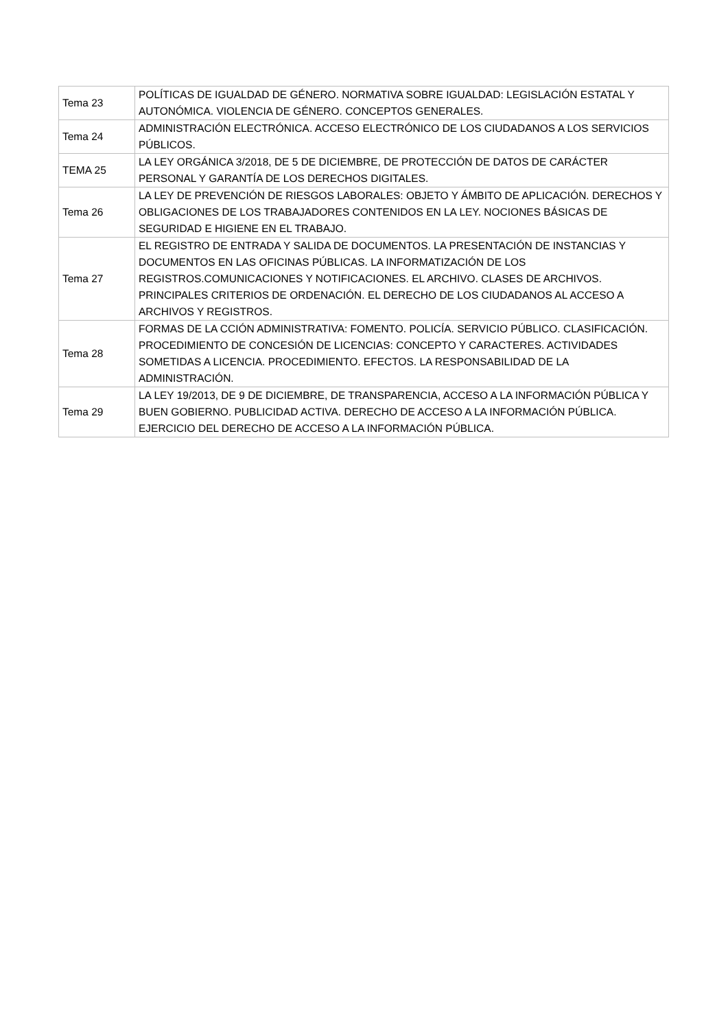| Tema 23 | POLÍTICAS DE IGUALDAD DE GÉNERO. NORMATIVA SOBRE IGUALDAD: LEGISLACIÓN ESTATAL Y AUTONÓMICA. VIOLENCIA DE GÉNERO. CONCEPTOS GENERALES. |
| Tema 24 | ADMINISTRACIÓN ELECTRÓNICA. ACCESO ELECTRÓNICO DE LOS CIUDADANOS A LOS SERVICIOS PÚBLICOS. |
| TEMA 25 | LA LEY ORGÁNICA 3/2018, DE 5 DE DICIEMBRE, DE PROTECCIÓN DE DATOS DE CARÁCTER PERSONAL Y GARANTÍA DE LOS DERECHOS DIGITALES. |
| Tema 26 | LA LEY DE PREVENCIÓN DE RIESGOS LABORALES: OBJETO Y ÁMBITO DE APLICACIÓN. DERECHOS Y OBLIGACIONES DE LOS TRABAJADORES CONTENIDOS EN LA LEY. NOCIONES BÁSICAS DE SEGURIDAD E HIGIENE EN EL TRABAJO. |
| Tema 27 | EL REGISTRO DE ENTRADA Y SALIDA DE DOCUMENTOS. LA PRESENTACIÓN DE INSTANCIAS Y DOCUMENTOS EN LAS OFICINAS PÚBLICAS. LA INFORMATIZACIÓN DE LOS REGISTROS.COMUNICACIONES Y NOTIFICACIONES. EL ARCHIVO. CLASES DE ARCHIVOS. PRINCIPALES CRITERIOS DE ORDENACIÓN. EL DERECHO DE LOS CIUDADANOS AL ACCESO A ARCHIVOS Y REGISTROS. |
| Tema 28 | FORMAS DE LA CCIÓN ADMINISTRATIVA: FOMENTO. POLICÍA. SERVICIO PÚBLICO. CLASIFICACIÓN. PROCEDIMIENTO DE CONCESIÓN DE LICENCIAS: CONCEPTO Y CARACTERES. ACTIVIDADES SOMETIDAS A LICENCIA. PROCEDIMIENTO. EFECTOS. LA RESPONSABILIDAD DE LA ADMINISTRACIÓN. |
| Tema 29 | LA LEY 19/2013, DE 9 DE DICIEMBRE, DE TRANSPARENCIA, ACCESO A LA INFORMACIÓN PÚBLICA Y BUEN GOBIERNO. PUBLICIDAD ACTIVA. DERECHO DE ACCESO A LA INFORMACIÓN PÚBLICA. EJERCICIO DEL DERECHO DE ACCESO A LA INFORMACIÓN PÚBLICA. |